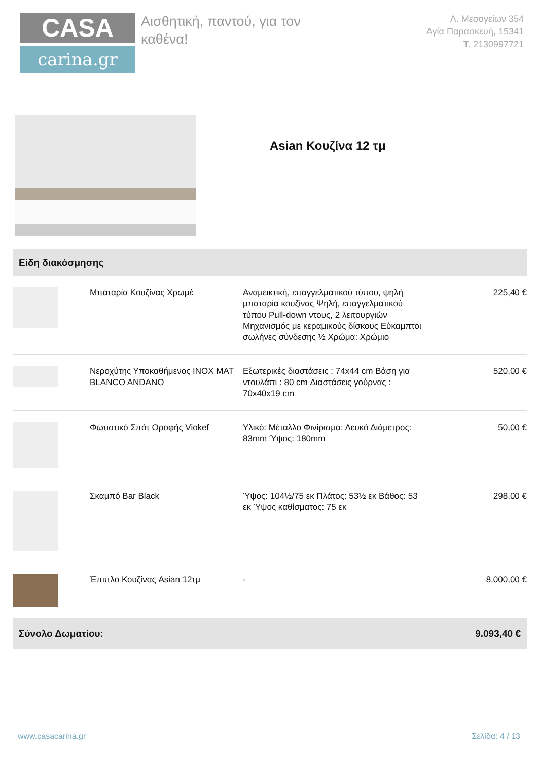CASA
carina.gr
Αισθητική, παντού, για τον καθένα!
Λ. Μεσογείων 354
Αγία Παρασκευή, 15341
Τ. 2130997721
Asian Κουζίνα 12 τμ
| Είδη διακόσμησης | | | |
| --- | --- | --- | --- |
| | Μπαταρία Κουζίνας Χρωμέ | Αναμεικτική, επαγγελματικού τύπου, ψηλή μπαταρία κουζίνας Ψηλή, επαγγελματικού τύπου Pull-down ντους, 2 λειτουργιών Μηχανισμός με κεραμικούς δίσκους Εύκαμπτοι σωλήνες σύνδεσης ½ Χρώμα: Χρώμιο | 225,40 € |
| | Νεροχύτης Υποκαθήμενος INOX MAT BLANCO ANDANO | Εξωτερικές διαστάσεις : 74x44 cm Βάση για ντουλάπι : 80 cm Διαστάσεις γούρνας : 70x40x19 cm | 520,00 € |
| | Φωτιστικό Σπότ Οροφής Viokef | Υλικό: Μέταλλο Φινίρισμα: Λευκό Διάμετρος: 83mm Ύψος: 180mm | 50,00 € |
| | Σκαμπό Bar Black | Ύψος: 104½/75 εκ Πλάτος: 53½ εκ Βάθος: 53 εκ Ύψος καθίσματος: 75 εκ | 298,00 € |
| | Έπιπλο Κουζίνας Asian 12τμ | - | 8.000,00 € |
| Σύνολο Δωματίου: | | | 9.093,40 € |
www.casacarina.gr Σελίδα: 4 / 13